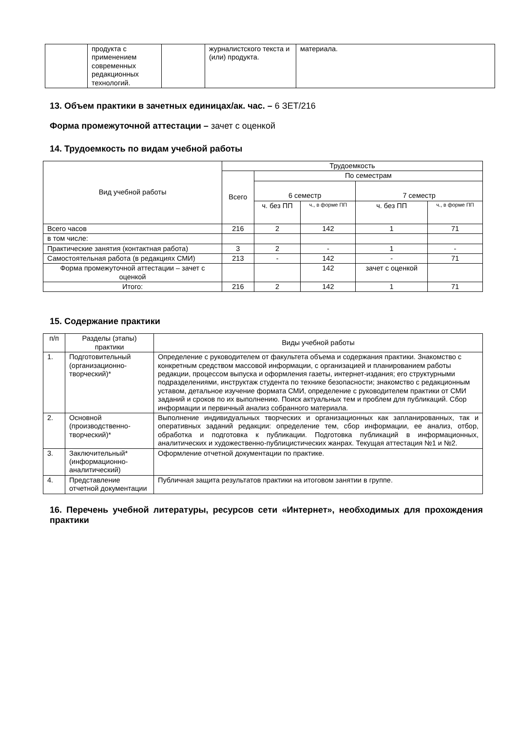| | продукта с применением современных редакционных технологий. | | журналистского текста и (или) продукта. | материала. |
13. Объем практики в зачетных единицах/ак. час. – 6 ЗЕТ/216
Форма промежуточной аттестации – зачет с оценкой
14. Трудоемкость по видам учебной работы
| Вид учебной работы | Трудоемкость | | | | |
| --- | --- | --- | --- | --- | --- |
| | Всего | По семестрам | | | |
| | | 6 семестр | | 7 семестр | |
| | | ч. без ПП | ч., в форме ПП | ч. без ПП | ч., в форме ПП |
| Всего часов | 216 | 2 | 142 | 1 | 71 |
| в том числе: | | | | | |
| Практические занятия (контактная работа) | 3 | 2 | - | 1 | - |
| Самостоятельная работа (в редакциях СМИ) | 213 | - | 142 | - | 71 |
| Форма промежуточной аттестации – зачет с оценкой | | | 142 | зачет с оценкой | |
| Итого: | 216 | 2 | 142 | 1 | 71 |
15. Содержание практики
| п/п | Разделы (этапы) практики | Виды учебной работы |
| --- | --- | --- |
| 1. | Подготовительный (организационно-творческий)* | Определение с руководителем от факультета объема и содержания практики. Знакомство с конкретным средством массовой информации, с организацией и планированием работы редакции, процессом выпуска и оформления газеты, интернет-издания; его структурными подразделениями, инструктаж студента по технике безопасности; знакомство с редакционным уставом, детальное изучение формата СМИ, определение с руководителем практики от СМИ заданий и сроков по их выполнению. Поиск актуальных тем и проблем для публикаций. Сбор информации и первичный анализ собранного материала. |
| 2. | Основной (производственно-творческий)* | Выполнение индивидуальных творческих и организационных как запланированных, так и оперативных заданий редакции: определение тем, сбор информации, ее анализ, отбор, обработка и подготовка к публикации. Подготовка публикаций в информационных, аналитических и художественно-публицистических жанрах. Текущая аттестация №1 и №2. |
| 3. | Заключительный* (информационно-аналитический) | Оформление отчетной документации по практике. |
| 4. | Представление отчетной документации | Публичная защита результатов практики на итоговом занятии в группе. |
16. Перечень учебной литературы, ресурсов сети «Интернет», необходимых для прохождения практики